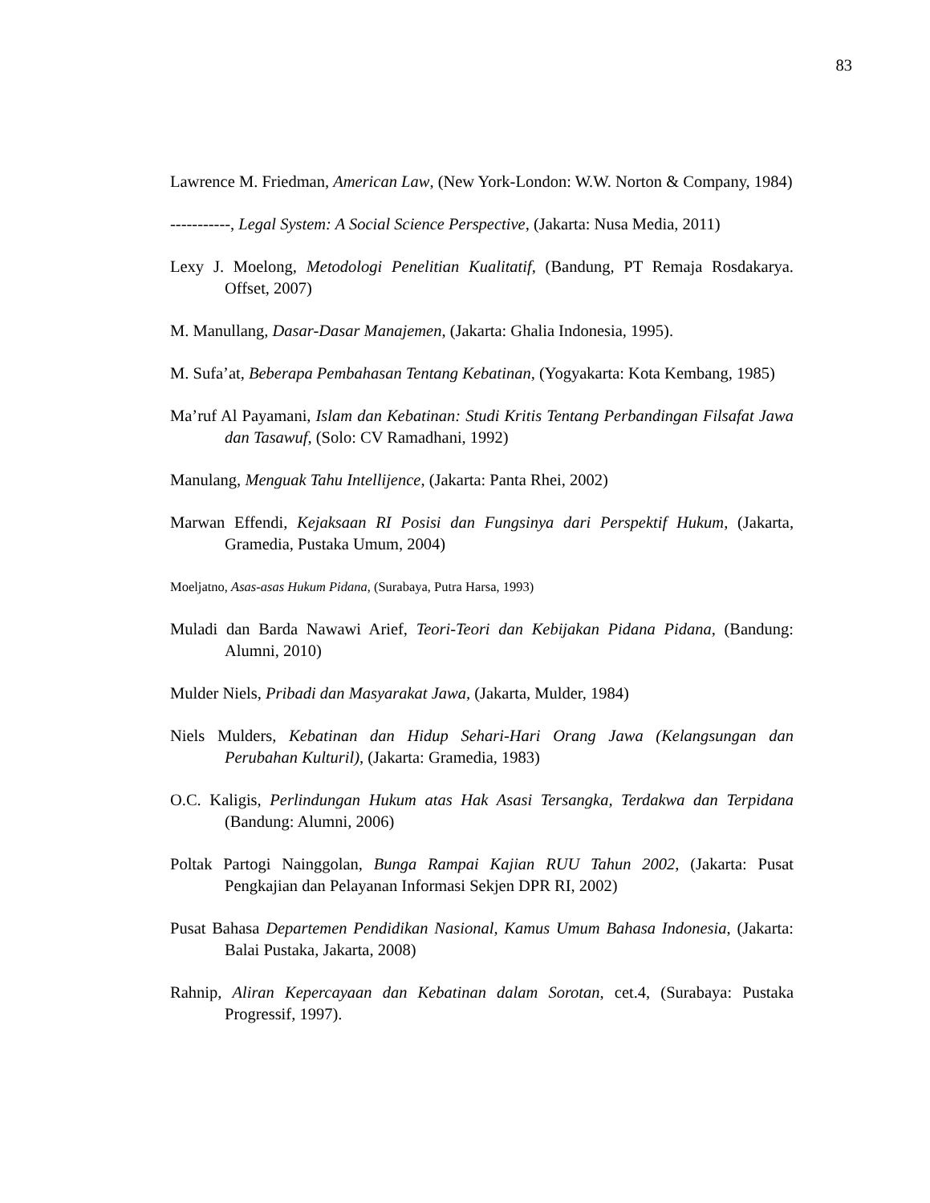83
Lawrence M. Friedman, American Law, (New York-London: W.W. Norton & Company, 1984)
-----------, Legal System: A Social Science Perspective, (Jakarta: Nusa Media, 2011)
Lexy J. Moelong, Metodologi Penelitian Kualitatif, (Bandung, PT Remaja Rosdakarya. Offset, 2007)
M. Manullang, Dasar-Dasar Manajemen, (Jakarta: Ghalia Indonesia, 1995).
M. Sufa’at, Beberapa Pembahasan Tentang Kebatinan, (Yogyakarta: Kota Kembang, 1985)
Ma’ruf Al Payamani, Islam dan Kebatinan: Studi Kritis Tentang Perbandingan Filsafat Jawa dan Tasawuf, (Solo: CV Ramadhani, 1992)
Manulang, Menguak Tahu Intellijence, (Jakarta: Panta Rhei, 2002)
Marwan Effendi, Kejaksaan RI Posisi dan Fungsinya dari Perspektif Hukum, (Jakarta, Gramedia, Pustaka Umum, 2004)
Moeljatno, Asas-asas Hukum Pidana, (Surabaya, Putra Harsa, 1993)
Muladi dan Barda Nawawi Arief, Teori-Teori dan Kebijakan Pidana Pidana, (Bandung: Alumni, 2010)
Mulder Niels, Pribadi dan Masyarakat Jawa, (Jakarta, Mulder, 1984)
Niels Mulders, Kebatinan dan Hidup Sehari-Hari Orang Jawa (Kelangsungan dan Perubahan Kulturil), (Jakarta: Gramedia, 1983)
O.C. Kaligis, Perlindungan Hukum atas Hak Asasi Tersangka, Terdakwa dan Terpidana (Bandung: Alumni, 2006)
Poltak Partogi Nainggolan, Bunga Rampai Kajian RUU Tahun 2002, (Jakarta: Pusat Pengkajian dan Pelayanan Informasi Sekjen DPR RI, 2002)
Pusat Bahasa Departemen Pendidikan Nasional, Kamus Umum Bahasa Indonesia, (Jakarta: Balai Pustaka, Jakarta, 2008)
Rahnip, Aliran Kepercayaan dan Kebatinan dalam Sorotan, cet.4, (Surabaya: Pustaka Progressif, 1997).